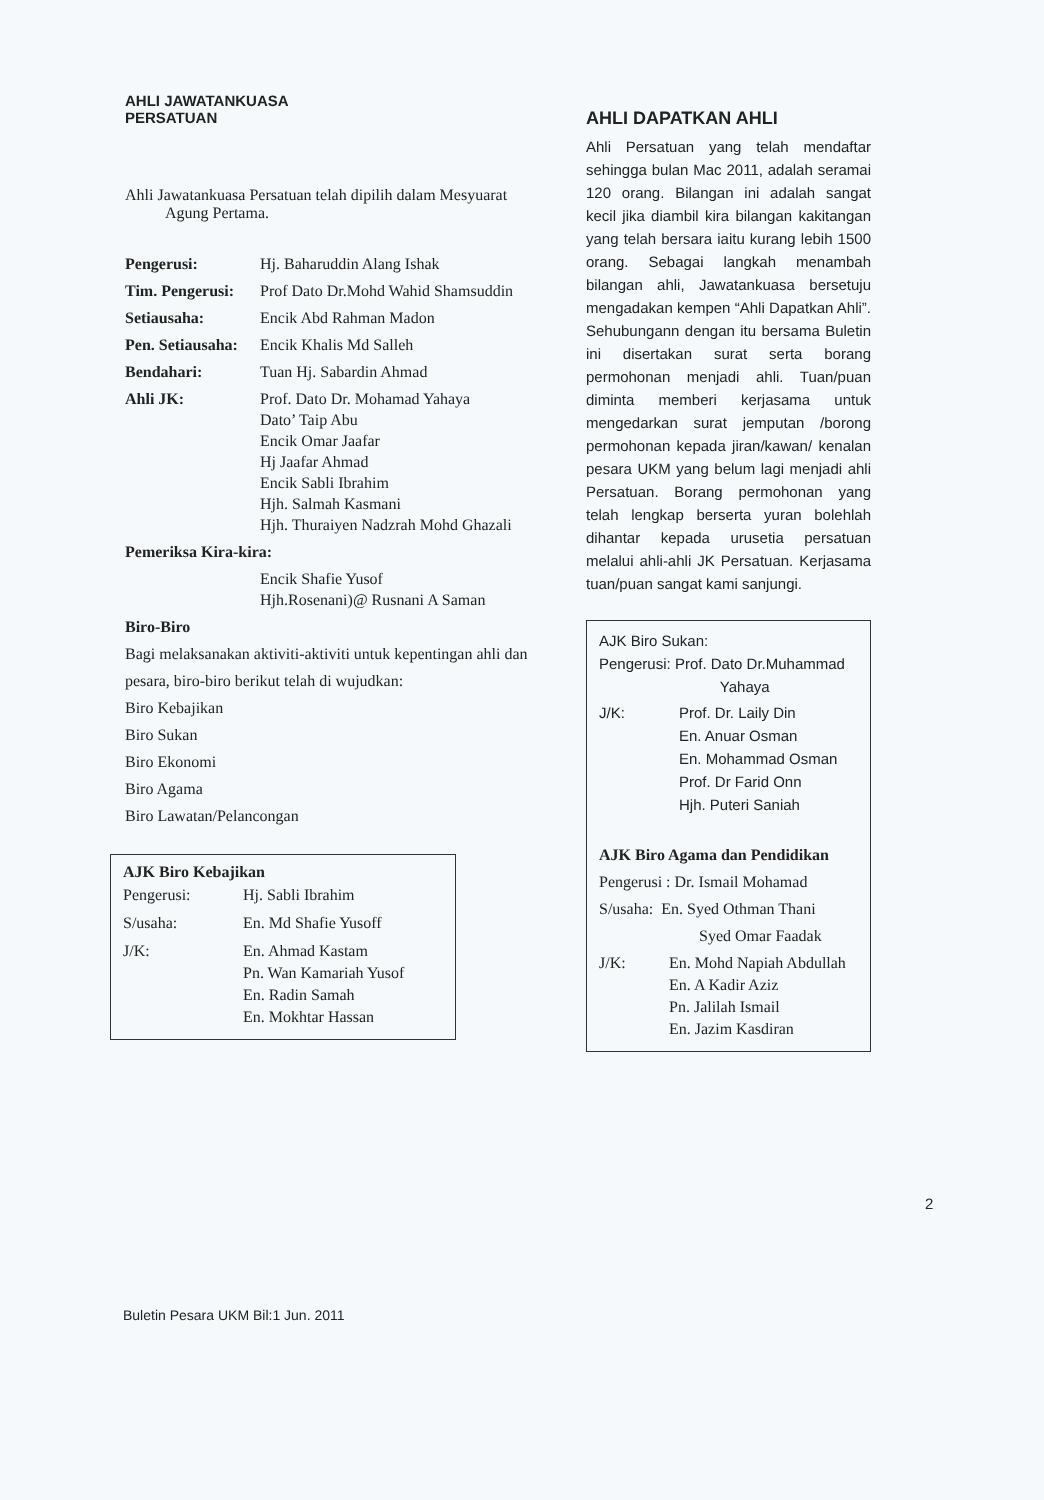AHLI JAWATANKUASA
PERSATUAN
Ahli Jawatankuasa Persatuan telah dipilih dalam Mesyuarat
Agung Pertama.
| Pengerusi: | Hj. Baharuddin Alang Ishak |
| Tim. Pengerusi: | Prof Dato Dr.Mohd Wahid Shamsuddin |
| Setiausaha: | Encik Abd Rahman Madon |
| Pen. Setiausaha: | Encik Khalis Md Salleh |
| Bendahari: | Tuan Hj. Sabardin Ahmad |
| Ahli JK: | Prof. Dato Dr. Mohamad Yahaya Dato’ Taip Abu Encik Omar Jaafar Hj Jaafar Ahmad Encik Sabli Ibrahim Hjh. Salmah Kasmani Hjh. Thuraiyen Nadzrah Mohd Ghazali |
| Pemeriksa Kira-kira: | |
| | Encik Shafie Yusof Hjh.Rosenani)@ Rusnani A Saman |
Biro-Biro
Bagi melaksanakan aktiviti-aktiviti untuk kepentingan ahli dan pesara, biro-biro berikut telah di wujudkan:
Biro Kebajikan
Biro Sukan
Biro Ekonomi
Biro Agama
Biro Lawatan/Pelancongan
AJK Biro Kebajikan
| Pengerusi: | Hj. Sabli Ibrahim |
| S/usaha: | En. Md Shafie Yusoff |
| J/K: | En. Ahmad Kastam Pn. Wan Kamariah Yusof En. Radin Samah En. Mokhtar Hassan |
AHLI DAPATKAN AHLI
Ahli Persatuan yang telah mendaftar sehingga bulan Mac 2011, adalah seramai 120 orang. Bilangan ini adalah sangat kecil jika diambil kira bilangan kakitangan yang telah bersara iaitu kurang lebih 1500 orang. Sebagai langkah menambah bilangan ahli, Jawatankuasa bersetuju mengadakan kempen “Ahli Dapatkan Ahli”. Sehubungann dengan itu bersama Buletin ini disertakan surat serta borang permohonan menjadi ahli. Tuan/puan diminta memberi kerjasama untuk mengedarkan surat jemputan /borong permohonan kepada jiran/kawan/ kenalan pesara UKM yang belum lagi menjadi ahli Persatuan. Borang permohonan yang telah lengkap berserta yuran bolehlah dihantar kepada urusetia persatuan melalui ahli-ahli JK Persatuan. Kerjasama tuan/puan sangat kami sanjungi.
AJK Biro Sukan:
Pengerusi: Prof. Dato Dr.Muhammad
Yahaya
| J/K: | Prof. Dr. Laily Din En. Anuar Osman En. Mohammad Osman Prof. Dr Farid Onn Hjh. Puteri Saniah |
AJK Biro Agama dan Pendidikan
Pengerusi : Dr. Ismail Mohamad
S/usaha: En. Syed Othman Thani
Syed Omar Faadak
| J/K: | En. Mohd Napiah Abdullah En. A Kadir Aziz Pn. Jalilah Ismail En. Jazim Kasdiran |
2
Buletin Pesara UKM Bil:1 Jun. 2011